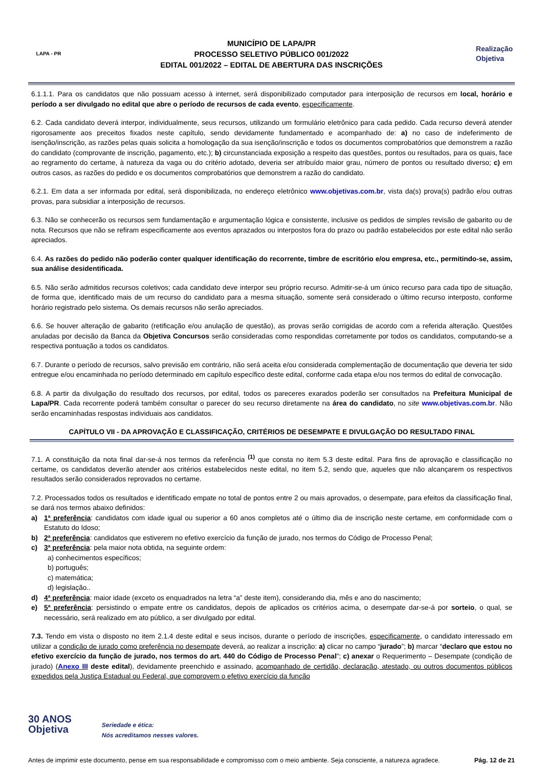LAPA - PR
MUNICÍPIO DE LAPA/PR
PROCESSO SELETIVO PÚBLICO 001/2022
EDITAL 001/2022 – EDITAL DE ABERTURA DAS INSCRIÇÕES
Realização
Objetiva
6.1.1.1. Para os candidatos que não possuam acesso à internet, será disponibilizado computador para interposição de recursos em local, horário e período a ser divulgado no edital que abre o período de recursos de cada evento, especificamente.
6.2. Cada candidato deverá interpor, individualmente, seus recursos, utilizando um formulário eletrônico para cada pedido. Cada recurso deverá atender rigorosamente aos preceitos fixados neste capítulo, sendo devidamente fundamentado e acompanhado de: a) no caso de indeferimento de isenção/inscrição, as razões pelas quais solicita a homologação da sua isenção/inscrição e todos os documentos comprobatórios que demonstrem a razão do candidato (comprovante de inscrição, pagamento, etc.); b) circunstanciada exposição a respeito das questões, pontos ou resultados, para os quais, face ao regramento do certame, à natureza da vaga ou do critério adotado, deveria ser atribuído maior grau, número de pontos ou resultado diverso; c) em outros casos, as razões do pedido e os documentos comprobatórios que demonstrem a razão do candidato.
6.2.1. Em data a ser informada por edital, será disponibilizada, no endereço eletrônico www.objetivas.com.br, vista da(s) prova(s) padrão e/ou outras provas, para subsidiar a interposição de recursos.
6.3. Não se conhecerão os recursos sem fundamentação e argumentação lógica e consistente, inclusive os pedidos de simples revisão de gabarito ou de nota. Recursos que não se refiram especificamente aos eventos aprazados ou interpostos fora do prazo ou padrão estabelecidos por este edital não serão apreciados.
6.4. As razões do pedido não poderão conter qualquer identificação do recorrente, timbre de escritório e/ou empresa, etc., permitindo-se, assim, sua análise desidentificada.
6.5. Não serão admitidos recursos coletivos; cada candidato deve interpor seu próprio recurso. Admitir-se-á um único recurso para cada tipo de situação, de forma que, identificado mais de um recurso do candidato para a mesma situação, somente será considerado o último recurso interposto, conforme horário registrado pelo sistema. Os demais recursos não serão apreciados.
6.6. Se houver alteração de gabarito (retificação e/ou anulação de questão), as provas serão corrigidas de acordo com a referida alteração. Questões anuladas por decisão da Banca da Objetiva Concursos serão consideradas como respondidas corretamente por todos os candidatos, computando-se a respectiva pontuação a todos os candidatos.
6.7. Durante o período de recursos, salvo previsão em contrário, não será aceita e/ou considerada complementação de documentação que deveria ter sido entregue e/ou encaminhada no período determinado em capítulo específico deste edital, conforme cada etapa e/ou nos termos do edital de convocação.
6.8. A partir da divulgação do resultado dos recursos, por edital, todos os pareceres exarados poderão ser consultados na Prefeitura Municipal de Lapa/PR. Cada recorrente poderá também consultar o parecer do seu recurso diretamente na área do candidato, no site www.objetivas.com.br. Não serão encaminhadas respostas individuais aos candidatos.
CAPÍTULO VII - DA APROVAÇÃO E CLASSIFICAÇÃO, CRITÉRIOS DE DESEMPATE E DIVULGAÇÃO DO RESULTADO FINAL
7.1. A constituição da nota final dar-se-á nos termos da referência <sup>(1)</sup> que consta no item 5.3 deste edital. Para fins de aprovação e classificação no certame, os candidatos deverão atender aos critérios estabelecidos neste edital, no item 5.2, sendo que, aqueles que não alcançarem os respectivos resultados serão considerados reprovados no certame.
7.2. Processados todos os resultados e identificado empate no total de pontos entre 2 ou mais aprovados, o desempate, para efeitos da classificação final, se dará nos termos abaixo definidos:
a) 1ª preferência: candidatos com idade igual ou superior a 60 anos completos até o último dia de inscrição neste certame, em conformidade com o Estatuto do Idoso;
b) 2ª preferência: candidatos que estiverem no efetivo exercício da função de jurado, nos termos do Código de Processo Penal;
c) 3ª preferência: pela maior nota obtida, na seguinte ordem:
a) conhecimentos específicos;
b) português;
c) matemática;
d) legislação..
d) 4ª preferência: maior idade (exceto os enquadrados na letra “a” deste item), considerando dia, mês e ano do nascimento;
e) 5ª preferência: persistindo o empate entre os candidatos, depois de aplicados os critérios acima, o desempate dar-se-á por sorteio, o qual, se necessário, será realizado em ato público, a ser divulgado por edital.
7.3. Tendo em vista o disposto no item 2.1.4 deste edital e seus incisos, durante o período de inscrições, especificamente, o candidato interessado em utilizar a condição de jurado como preferência no desempate deverá, ao realizar a inscrição: a) clicar no campo “jurado”; b) marcar “declaro que estou no efetivo exercício da função de jurado, nos termos do art. 440 do Código de Processo Penal”; c) anexar o Requerimento – Desempate (condição de jurado) (Anexo III deste edital), devidamente preenchido e assinado, acompanhado de certidão, declaração, atestado, ou outros documentos públicos expedidos pela Justiça Estadual ou Federal, que comprovem o efetivo exercício da função
30 ANOS
Objetiva Seriedade e ética:
Nós acreditamos nesses valores.
Antes de imprimir este documento, pense em sua responsabilidade e compromisso com o meio ambiente. Seja consciente, a natureza agradece. Pág. 12 de 21